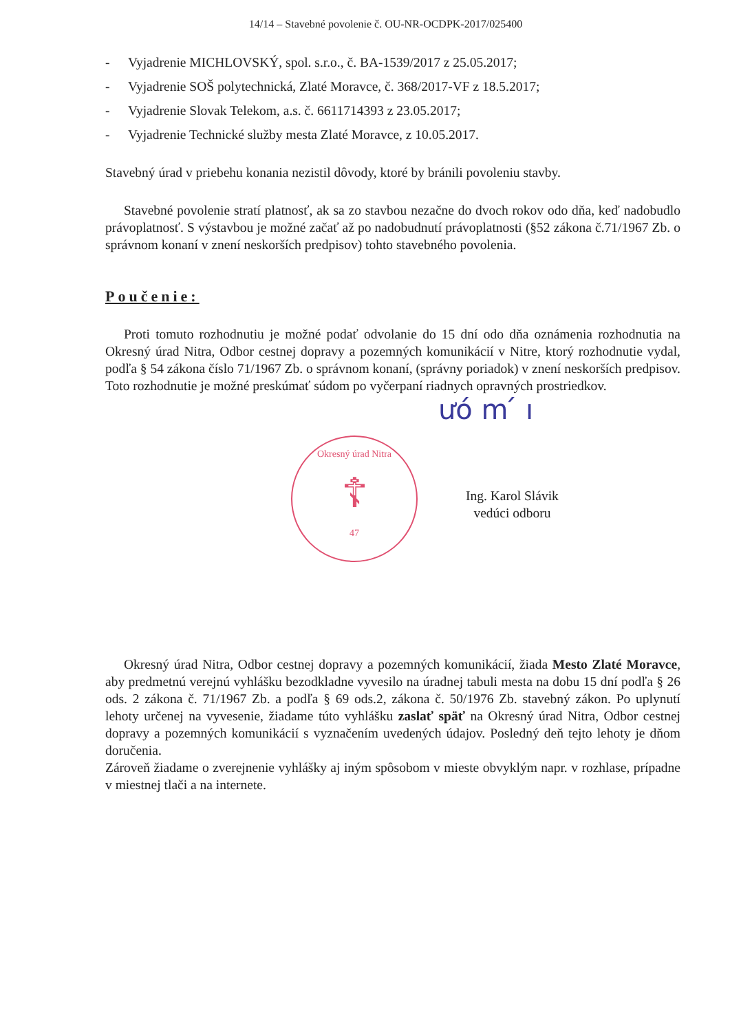14/14 – Stavebné povolenie č. OU-NR-OCDPK-2017/025400
- Vyjadrenie MICHLOVSKÝ, spol. s.r.o., č. BA-1539/2017 z 25.05.2017;
- Vyjadrenie SOŠ polytechnická, Zlaté Moravce, č. 368/2017-VF z 18.5.2017;
- Vyjadrenie Slovak Telekom, a.s. č. 6611714393 z 23.05.2017;
- Vyjadrenie Technické služby mesta Zlaté Moravce, z 10.05.2017.
Stavebný úrad v priebehu konania nezistil dôvody, ktoré by bránili povoleniu stavby.
Stavebné povolenie stratí platnosť, ak sa zo stavbou nezačne do dvoch rokov odo dňa, keď nadobudlo právoplatnosť. S výstavbou je možné začať až po nadobudnutí právoplatnosti (§52 zákona č.71/1967 Zb. o správnom konaní v znení neskorších predpisov) tohto stavebného povolenia.
Poučenie:
Proti tomuto rozhodnutiu je možné podať odvolanie do 15 dní odo dňa oznámenia rozhodnutia na Okresný úrad Nitra, Odbor cestnej dopravy a pozemných komunikácií v Nitre, ktorý rozhodnutie vydal, podľa § 54 zákona číslo 71/1967 Zb. o správnom konaní, (správny poriadok) v znení neskorších predpisov. Toto rozhodnutie je možné preskúmať súdom po vyčerpaní riadnych opravných prostriedkov.
Okresný úrad Nitra
☦
47
ưó m ́ ı
Ing. Karol Slávik
vedúci odboru
Okresný úrad Nitra, Odbor cestnej dopravy a pozemných komunikácií, žiada Mesto Zlaté Moravce, aby predmetnú verejnú vyhlášku bezodkladne vyvesilo na úradnej tabuli mesta na dobu 15 dní podľa § 26 ods. 2 zákona č. 71/1967 Zb. a podľa § 69 ods.2, zákona č. 50/1976 Zb. stavebný zákon. Po uplynutí lehoty určenej na vyvesenie, žiadame túto vyhlášku zaslať späť na Okresný úrad Nitra, Odbor cestnej dopravy a pozemných komunikácií s vyznačením uvedených údajov. Posledný deň tejto lehoty je dňom doručenia.
Zároveň žiadame o zverejnenie vyhlášky aj iným spôsobom v mieste obvyklým napr. v rozhlase, prípadne v miestnej tlači a na internete.